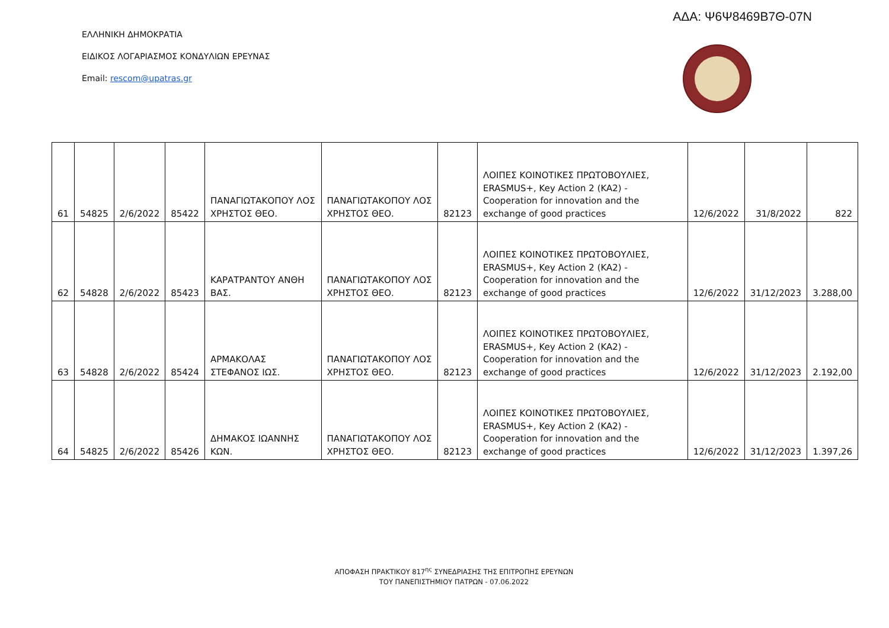ΑΔΑ: Ψ6Ψ8469Β7Θ-07Ν
ΕΛΛΗΝΙΚΗ ΔΗΜΟΚΡΑΤΙΑ
ΕΙΔΙΚΟΣ ΛΟΓΑΡΙΑΣΜΟΣ ΚΟΝΔΥΛΙΩΝ ΕΡΕΥΝΑΣ
Email: rescom@upatras.gr
| 61 | 54825 | 2/6/2022 | 85422 | ΠΑΝΑΓΙΩΤΑΚΟΠΟΥ ΛΟΣ ΧΡΗΣΤΟΣ ΘΕΟ. | ΠΑΝΑΓΙΩΤΑΚΟΠΟΥ ΛΟΣ ΧΡΗΣΤΟΣ ΘΕΟ. | 82123 | ΛΟΙΠΕΣ ΚΟΙΝΟΤΙΚΕΣ ΠΡΩΤΟΒΟΥΛΙΕΣ, ERASMUS+, Key Action 2 (KA2) - Cooperation for innovation and the exchange of good practices | 12/6/2022 | 31/8/2022 | 822 |
| 62 | 54828 | 2/6/2022 | 85423 | ΚΑΡΑΤΡΑΝΤΟΥ ΑΝΘΗ ΒΑΣ. | ΠΑΝΑΓΙΩΤΑΚΟΠΟΥ ΛΟΣ ΧΡΗΣΤΟΣ ΘΕΟ. | 82123 | ΛΟΙΠΕΣ ΚΟΙΝΟΤΙΚΕΣ ΠΡΩΤΟΒΟΥΛΙΕΣ, ERASMUS+, Key Action 2 (KA2) - Cooperation for innovation and the exchange of good practices | 12/6/2022 | 31/12/2023 | 3.288,00 |
| 63 | 54828 | 2/6/2022 | 85424 | ΑΡΜΑΚΟΛΑΣ ΣΤΕΦΑΝΟΣ ΙΩΣ. | ΠΑΝΑΓΙΩΤΑΚΟΠΟΥ ΛΟΣ ΧΡΗΣΤΟΣ ΘΕΟ. | 82123 | ΛΟΙΠΕΣ ΚΟΙΝΟΤΙΚΕΣ ΠΡΩΤΟΒΟΥΛΙΕΣ, ERASMUS+, Key Action 2 (KA2) - Cooperation for innovation and the exchange of good practices | 12/6/2022 | 31/12/2023 | 2.192,00 |
| 64 | 54825 | 2/6/2022 | 85426 | ΔΗΜΑΚΟΣ ΙΩΑΝΝΗΣ ΚΩΝ. | ΠΑΝΑΓΙΩΤΑΚΟΠΟΥ ΛΟΣ ΧΡΗΣΤΟΣ ΘΕΟ. | 82123 | ΛΟΙΠΕΣ ΚΟΙΝΟΤΙΚΕΣ ΠΡΩΤΟΒΟΥΛΙΕΣ, ERASMUS+, Key Action 2 (KA2) - Cooperation for innovation and the exchange of good practices | 12/6/2022 | 31/12/2023 | 1.397,26 |
ΑΠΟΦΑΣΗ ΠΡΑΚΤΙΚΟΥ 817<sup>ης</sup> ΣΥΝΕΔΡΙΑΣΗΣ ΤΗΣ ΕΠΙΤΡΟΠΗΣ ΕΡΕΥΝΩΝ
ΤΟΥ ΠΑΝΕΠΙΣΤΗΜΙΟΥ ΠΑΤΡΩΝ - 07.06.2022